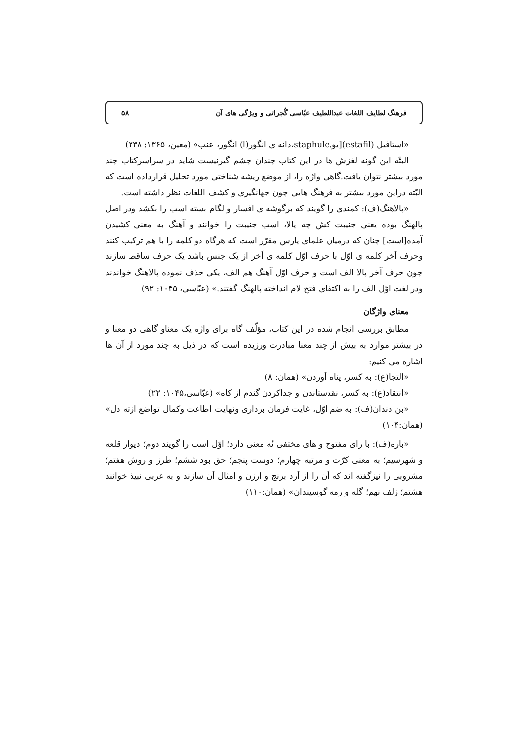فرهنگ لطایف اللغات عبداللطیف عبّاسی گُجراتی و ویژگی های آن ۵۸
«استافیل (estafil)[یو.staphule،دانه ی انگور(ا) انگور، عنب» (معین، ۱۳۶۵: ۲۳۸)
البتّه این گونه لغزش ها در این کتاب چندان چشم گیرنیست شاید در سراسرکتاب چند مورد بیشتر نتوان یافت.گاهی واژه را، از موضع ریشه شناختی مورد تحلیل قرارداده است که البّته دراین مورد بیشتر به فرهنگ هایی چون جهانگیری و کشف اللغات نظر داشته است.
«پالاهنگ(ف): کمندی را گویند که برگوشه ی افسار و لگام بسته اسب را بکشد ودر اصل پالهنگ بوده یعنی جنیبت کش چه پالا، اسب جنیبت را خوانند و آهنگ به معنی کشیدن آمده[است] چنان که درمیان علمای پارس مقرّر است که هرگاه دو کلمه را با هم ترکیب کنند وحرف آخر کلمه ی اوّل با حرف اوّل کلمه ی آخر از یک جنس باشد یک حرف ساقط سازند چون حرف آخر پالا الف است و حرف اوّل آهنگ هم الف، یکی حذف نموده پالاهنگ خواندند ودر لغت اوّل الف را به اکتفای فتح لام انداخته پالهنگ گفتند.» (عبّاسی، ۱۰۴۵: ۹۲)
معنای واژگان
مطابق بررسی انجام شده در این کتاب، مؤلّف گاه برای واژه یک معناو گاهی دو معنا و در بیشتر موارد به بیش از چند معنا مبادرت ورزیده است که در ذیل به چند مورد از آن ها اشاره می کنیم:
«التجا(ع): به کسر، پناه آوردن» (همان: ۸)
«انتقاد(ع): به کسر، نقدستاندن و جداکردن گندم از کاه» (عبّاسی،۱۰۴۵: ۲۲)
«بن دندان(ف): به ضم اوّل، غایت فرمان برداری ونهایت اطاعت وکمال تواضع ازته دل» (همان:۱۰۴)
«باره(ف): با رای مفتوح و های مختفی نُه معنی دارد؛ اوّل اسب را گویند دوم؛ دیوار قلعه و شهرسیم؛ به معنی کرّت و مرتبه چهارم؛ دوست پنجم؛ حق بود ششم؛ طرز و روش هفتم؛ مشروبی را نیزگفته اند که آن را از آرد برنج و ارزن و امثال آن سازند و به عربی نبیذ خوانند هشتم؛ زلف نهم؛ گله و رمه گوسپندان» (همان:۱۱۰)